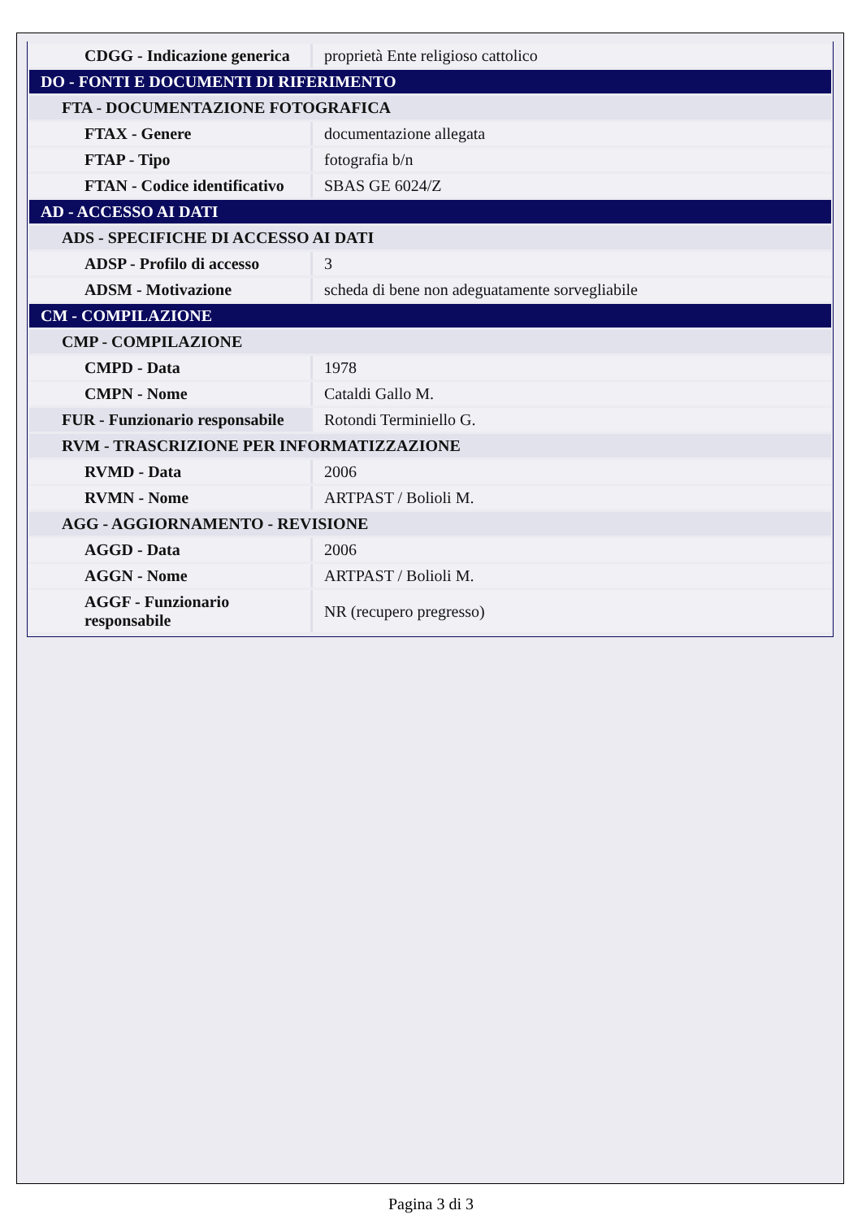| CDGG - Indicazione generica | proprietà Ente religioso cattolico |
| DO - FONTI E DOCUMENTI DI RIFERIMENTO | |
| FTA - DOCUMENTAZIONE FOTOGRAFICA | |
| FTAX - Genere | documentazione allegata |
| FTAP - Tipo | fotografia b/n |
| FTAN - Codice identificativo | SBAS GE 6024/Z |
| AD - ACCESSO AI DATI | |
| ADS - SPECIFICHE DI ACCESSO AI DATI | |
| ADSP - Profilo di accesso | 3 |
| ADSM - Motivazione | scheda di bene non adeguatamente sorvegliabile |
| CM - COMPILAZIONE | |
| CMP - COMPILAZIONE | |
| CMPD - Data | 1978 |
| CMPN - Nome | Cataldi Gallo M. |
| FUR - Funzionario responsabile | Rotondi Terminiello G. |
| RVM - TRASCRIZIONE PER INFORMATIZZAZIONE | |
| RVMD - Data | 2006 |
| RVMN - Nome | ARTPAST / Bolioli M. |
| AGG - AGGIORNAMENTO - REVISIONE | |
| AGGD - Data | 2006 |
| AGGN - Nome | ARTPAST / Bolioli M. |
| AGGF - Funzionario responsabile | NR (recupero pregresso) |
Pagina 3 di 3